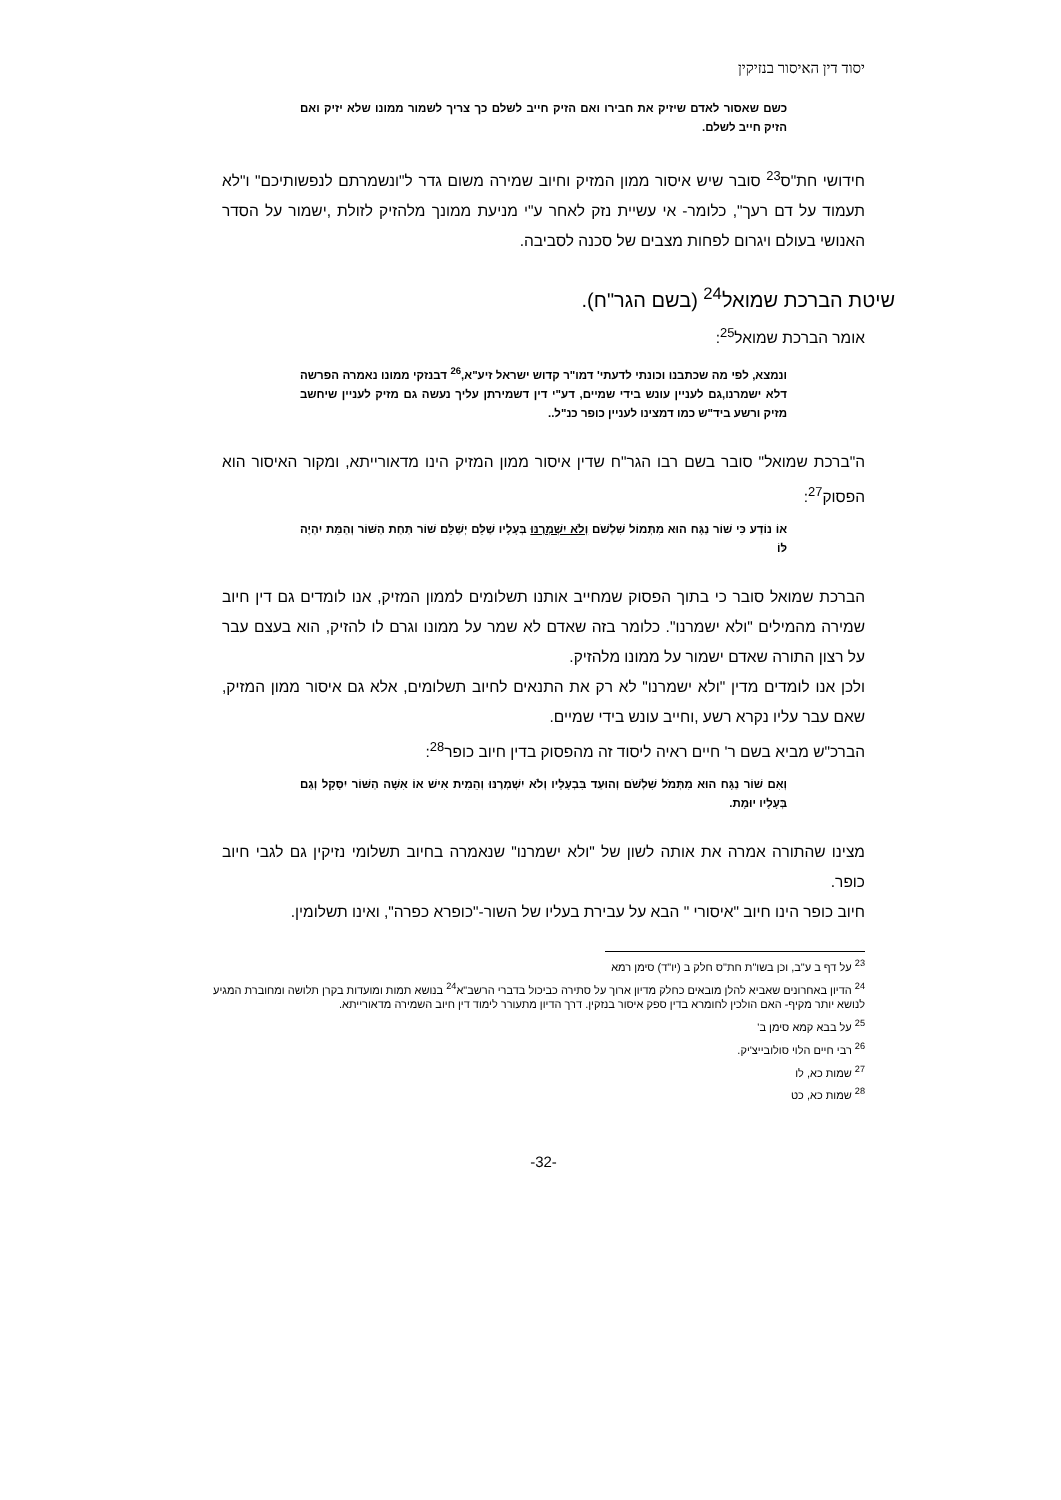יסוד דין האיסור בנזיקין
כשם שאסור לאדם שיזיק את חבירו ואם הזיק חייב לשלם כך צריך לשמור ממונו שלא יזיק ואם הזיק חייב לשלם.
חידושי חת"ס<sup>23</sup> סובר שיש איסור ממון המזיק וחיוב שמירה משום גדר ל"ונשמרתם לנפשותיכם" ו"לא תעמוד על דם רעך", כלומר- אי עשיית נזק לאחר ע"י מניעת ממונך מלהזיק לזולת ,ישמור על הסדר האנושי בעולם ויגרום לפחות מצבים של סכנה לסביבה.
שיטת הברכת שמואל<sup>24</sup> (בשם הגר"ח).
אומר הברכת שמואל<sup>25</sup>:
ונמצא, לפי מה שכתבנו וכונתי לדעתי' דמו"ר קדוש ישראל זיע"א,<sup>26</sup> דבנזקי ממונו נאמרה הפרשה דלא ישמרנו,גם לעניין עונש בידי שמיים, דע"י דין דשמירתן עליך נעשה גם מזיק לעניין שיחשב מזיק ורשע ביד"ש כמו דמצינו לעניין כופר כנ"ל..
ה"ברכת שמואל" סובר בשם רבו הגר"ח שדין איסור ממון המזיק הינו מדאורייתא, ומקור האיסור הוא הפסוק<sup>27</sup>:
אוֹ נוֹדַע כִּי שׁוֹר נַגָּח הוּא מִתְּמוֹל שִׁלְשֹׁם וְלֹא יִשְׁמְרֶנּוּ בְּעָלָיו שַׁלֵּם יְשַׁלֵּם שׁוֹר תַּחַת הַשּׁוֹר וְהַמֵּת יִהְיֶה לּוֹ
הברכת שמואל סובר כי בתוך הפסוק שמחייב אותנו תשלומים לממון המזיק, אנו לומדים גם דין חיוב שמירה מהמילים "ולא ישמרנו". כלומר בזה שאדם לא שמר על ממונו וגרם לו להזיק, הוא בעצם עבר על רצון התורה שאדם ישמור על ממונו מלהזיק.
ולכן אנו לומדים מדין "ולא ישמרנו" לא רק את התנאים לחיוב תשלומים, אלא גם איסור ממון המזיק, שאם עבר עליו נקרא רשע ,וחייב עונש בידי שמיים.
הברכ"ש מביא בשם ר' חיים ראיה ליסוד זה מהפסוק בדין חיוב כופר<sup>28</sup>:
וְאִם שׁוֹר נַגָּח הוּא מִתְּמֹל שִׁלְשֹׁם וְהוּעַד בִּבְעָלָיו וְלֹא יִשְׁמְרֶנּוּ וְהֵמִית אִישׁ אוֹ אִשָּׁה הַשּׁוֹר יִסָּקֵל וְגַם בְּעָלָיו יוּמָת.
מצינו שהתורה אמרה את אותה לשון של "ולא ישמרנו" שנאמרה בחיוב תשלומי נזיקין גם לגבי חיוב כופר.
חיוב כופר הינו חיוב "איסורי " הבא על עבירת בעליו של השור-"כופרא כפרה", ואינו תשלומין.
<sup>23</sup> על דף ב ע"ב, וכן בשו"ת חת"ס חלק ב (יו"ד) סימן רמא
<sup>24</sup> הדיון באחרונים שאביא להלן מובאים כחלק מדיון ארוך על סתירה כביכול בדברי הרשב"א<sup>24</sup> בנושא תמות ומועדות בקרן תלושה ומחוברת המגיע לנושא יותר מקיף- האם הולכין לחומרא בדין ספק איסור בנזקין. דרך הדיון מתעורר לימוד דין חיוב השמירה מדאורייתא.
<sup>25</sup> על בבא קמא סימן ב'
<sup>26</sup> רבי חיים הלוי סולובייצ'יק.
<sup>27</sup> שמות כא, לו
<sup>28</sup> שמות כא, כט
-32-